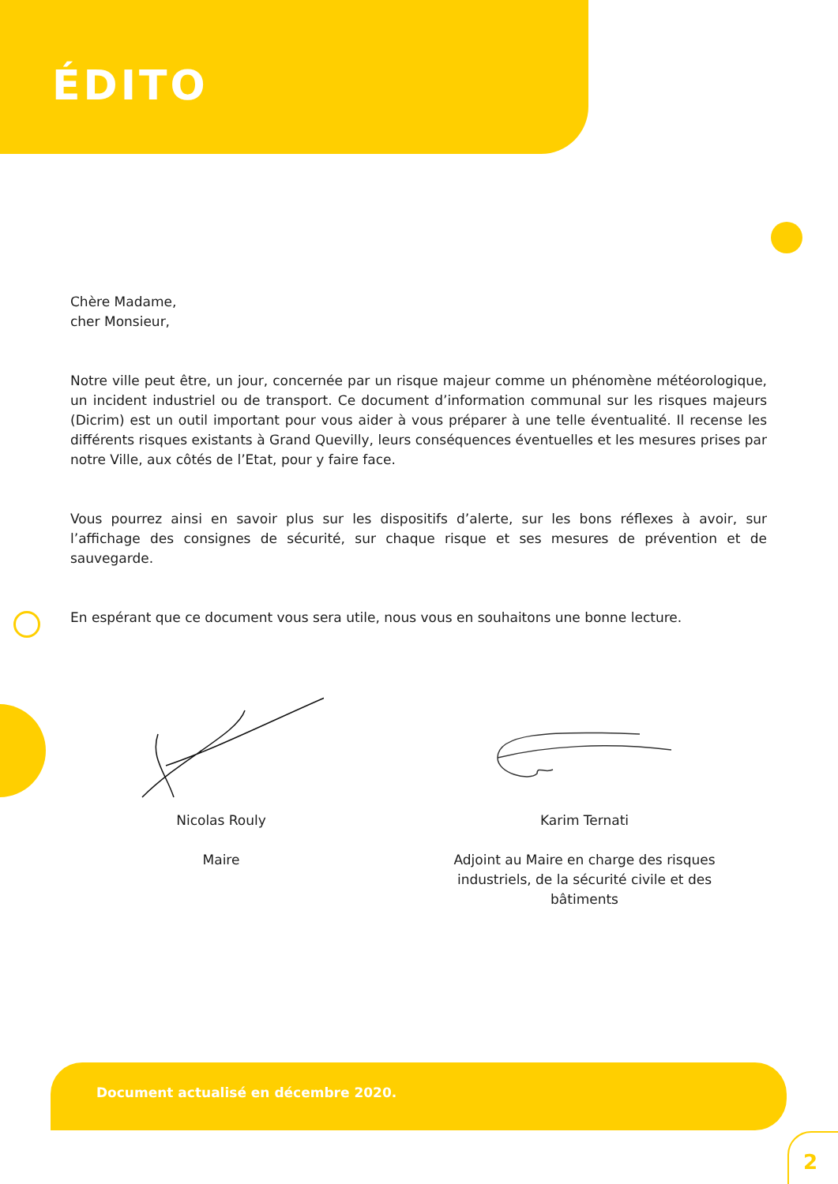ÉDITO
Chère Madame,
cher Monsieur,
Notre ville peut être, un jour, concernée par un risque majeur comme un phénomène météorologique, un incident industriel ou de transport. Ce document d’information communal sur les risques majeurs (Dicrim) est un outil important pour vous aider à vous préparer à une telle éventualité. Il recense les différents risques existants à Grand Quevilly, leurs conséquences éventuelles et les mesures prises par notre Ville, aux côtés de l’Etat, pour y faire face.
Vous pourrez ainsi en savoir plus sur les dispositifs d’alerte, sur les bons réflexes à avoir, sur l’affichage des consignes de sécurité, sur chaque risque et ses mesures de prévention et de sauvegarde.
En espérant que ce document vous sera utile, nous vous en souhaitons une bonne lecture.
Nicolas Rouly
Maire
Karim Ternati
Adjoint au Maire en charge des risques industriels, de la sécurité civile et des bâtiments
Document actualisé en décembre 2020.
2